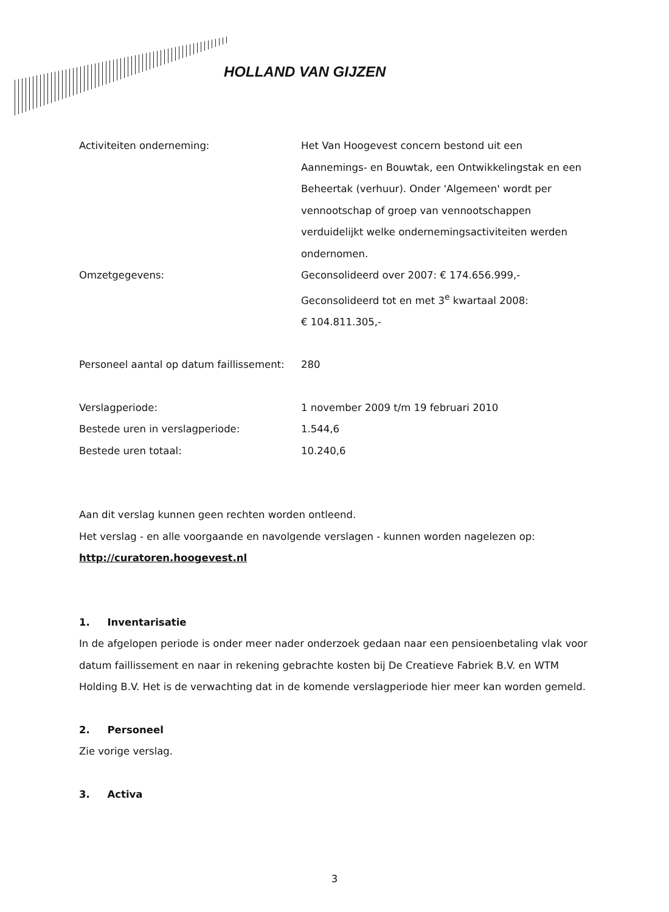HOLLAND VAN GIJZEN
Activiteiten onderneming: Het Van Hoogevest concern bestond uit een Aannemings- en Bouwtak, een Ontwikkelingstak en een Beheertak (verhuur). Onder 'Algemeen' wordt per vennootschap of groep van vennootschappen verduidelijkt welke ondernemingsactiviteiten werden ondernomen.
Omzetgegevens: Geconsolideerd over 2007: € 174.656.999,-
Geconsolideerd tot en met 3<sup>e</sup> kwartaal 2008:
€ 104.811.305,-
Personeel aantal op datum faillissement:
280
Verslagperiode: 1 november 2009 t/m 19 februari 2010
Bestede uren in verslagperiode: 1.544,6
Bestede uren totaal: 10.240,6
Aan dit verslag kunnen geen rechten worden ontleend.
Het verslag - en alle voorgaande en navolgende verslagen - kunnen worden nagelezen op:
http://curatoren.hoogevest.nl
1. Inventarisatie
In de afgelopen periode is onder meer nader onderzoek gedaan naar een pensioenbetaling vlak voor datum faillissement en naar in rekening gebrachte kosten bij De Creatieve Fabriek B.V. en WTM Holding B.V. Het is de verwachting dat in de komende verslagperiode hier meer kan worden gemeld.
2. Personeel
Zie vorige verslag.
3. Activa
3